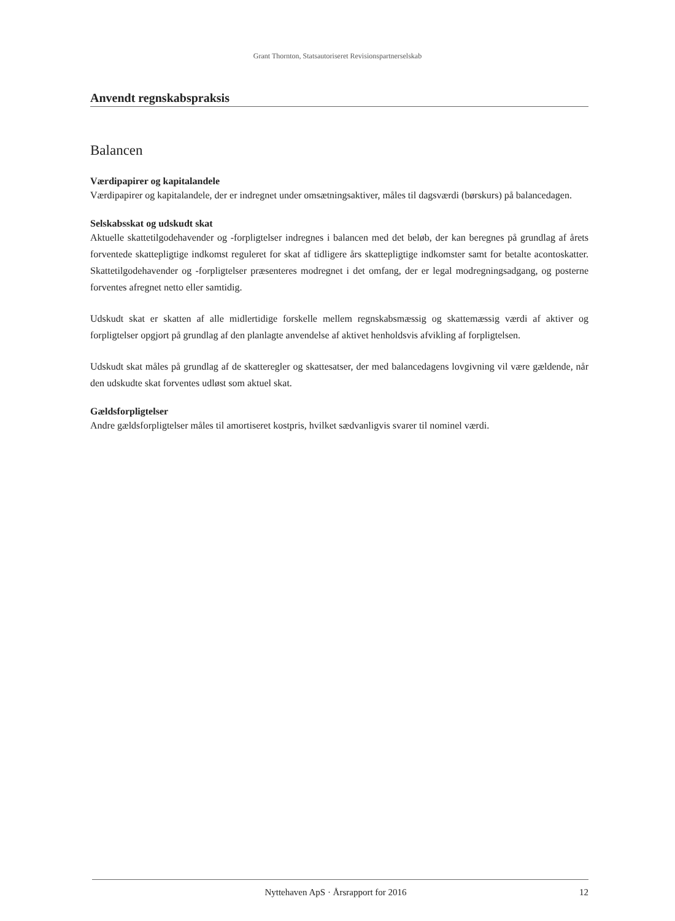Grant Thornton, Statsautoriseret Revisionspartnerselskab
Anvendt regnskabspraksis
Balancen
Værdipapirer og kapitalandele
Værdipapirer og kapitalandele, der er indregnet under omsætningsaktiver, måles til dagsværdi (børskurs) på balancedagen.
Selskabsskat og udskudt skat
Aktuelle skattetilgodehavender og -forpligtelser indregnes i balancen med det beløb, der kan beregnes på grundlag af årets forventede skattepligtige indkomst reguleret for skat af tidligere års skattepligtige indkomster samt for betalte acontoskatter. Skattetilgodehavender og -forpligtelser præsenteres modregnet i det omfang, der er legal modregningsadgang, og posterne forventes afregnet netto eller samtidig.
Udskudt skat er skatten af alle midlertidige forskelle mellem regnskabsmæssig og skattemæssig værdi af aktiver og forpligtelser opgjort på grundlag af den planlagte anvendelse af aktivet henholdsvis afvikling af forpligtelsen.
Udskudt skat måles på grundlag af de skatteregler og skattesatser, der med balancedagens lovgivning vil være gældende, når den udskudte skat forventes udløst som aktuel skat.
Gældsforpligtelser
Andre gældsforpligtelser måles til amortiseret kostpris, hvilket sædvanligvis svarer til nominel værdi.
Nyttehaven ApS · Årsrapport for 2016 12